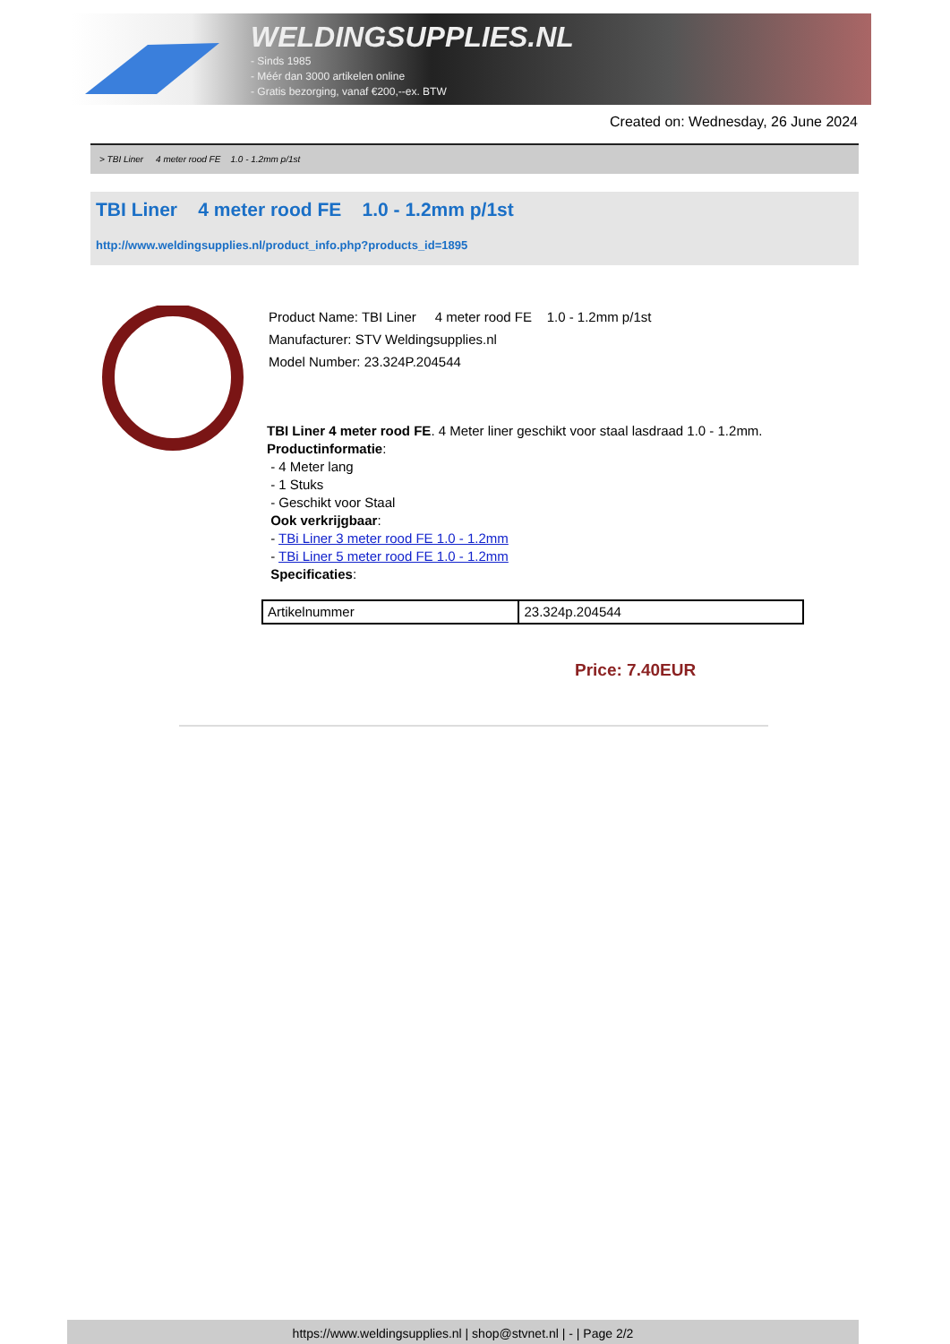WELDINGSUPPLIES.NL
- Sinds 1985
- Méér dan 3000 artikelen online
- Gratis bezorging, vanaf €200,--ex. BTW
Created on: Wednesday, 26 June 2024
> TBI Liner 4 meter rood FE 1.0 - 1.2mm p/1st
TBI Liner 4 meter rood FE 1.0 - 1.2mm p/1st
http://www.weldingsupplies.nl/product_info.php?products_id=1895
Product Name: TBI Liner 4 meter rood FE 1.0 - 1.2mm p/1st
Manufacturer: STV Weldingsupplies.nl
Model Number: 23.324P.204544
TBI Liner 4 meter rood FE. 4 Meter liner geschikt voor staal lasdraad 1.0 - 1.2mm.
Productinformatie:
- 4 Meter lang
- 1 Stuks
- Geschikt voor Staal
Ook verkrijgbaar:
- TBi Liner 3 meter rood FE 1.0 - 1.2mm
- TBi Liner 5 meter rood FE 1.0 - 1.2mm
Specificaties:
| Artikelnummer | 23.324p.204544 |
Price: 7.40EUR
https://www.weldingsupplies.nl | shop@stvnet.nl | - | Page 2/2